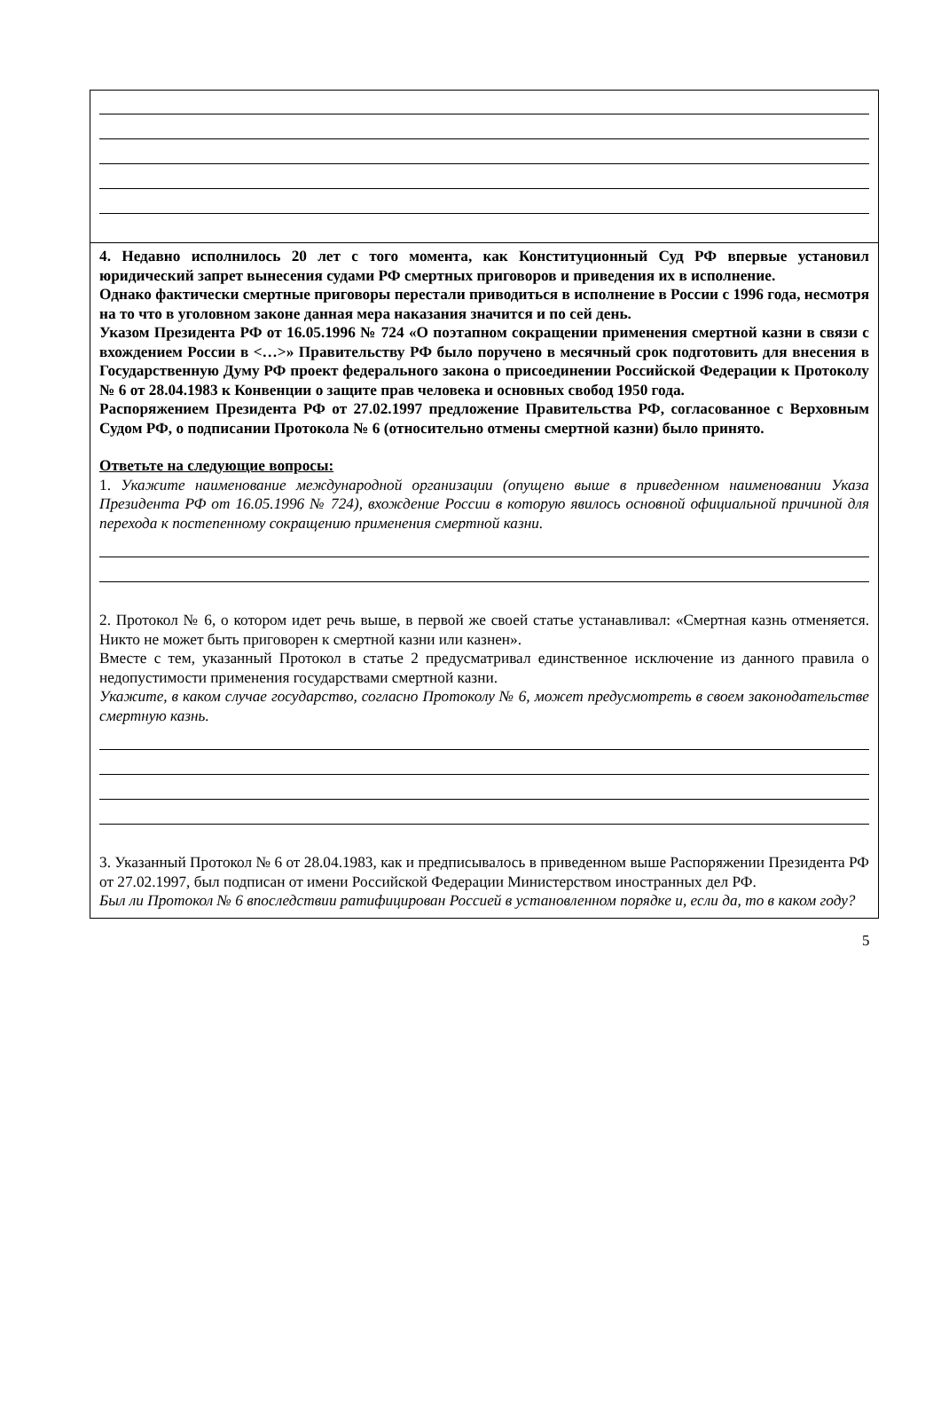4. Недавно исполнилось 20 лет с того момента, как Конституционный Суд РФ впервые установил юридический запрет вынесения судами РФ смертных приговоров и приведения их в исполнение.
Однако фактически смертные приговоры перестали приводиться в исполнение в России с 1996 года, несмотря на то что в уголовном законе данная мера наказания значится и по сей день.
Указом Президента РФ от 16.05.1996 № 724 «О поэтапном сокращении применения смертной казни в связи с вхождением России в <…>» Правительству РФ было поручено в месячный срок подготовить для внесения в Государственную Думу РФ проект федерального закона о присоединении Российской Федерации к Протоколу № 6 от 28.04.1983 к Конвенции о защите прав человека и основных свобод 1950 года.
Распоряжением Президента РФ от 27.02.1997 предложение Правительства РФ, согласованное с Верховным Судом РФ, о подписании Протокола № 6 (относительно отмены смертной казни) было принято.
Ответьте на следующие вопросы:
1. Укажите наименование международной организации (опущено выше в приведенном наименовании Указа Президента РФ от 16.05.1996 № 724), вхождение России в которую явилось основной официальной причиной для перехода к постепенному сокращению применения смертной казни.
2. Протокол № 6, о котором идет речь выше, в первой же своей статье устанавливал: «Смертная казнь отменяется. Никто не может быть приговорен к смертной казни или казнен».
Вместе с тем, указанный Протокол в статье 2 предусматривал единственное исключение из данного правила о недопустимости применения государствами смертной казни.
Укажите, в каком случае государство, согласно Протоколу № 6, может предусмотреть в своем законодательстве смертную казнь.
3. Указанный Протокол № 6 от 28.04.1983, как и предписывалось в приведенном выше Распоряжении Президента РФ от 27.02.1997, был подписан от имени Российской Федерации Министерством иностранных дел РФ.
Был ли Протокол № 6 впоследствии ратифицирован Россией в установленном порядке и, если да, то в каком году?
5